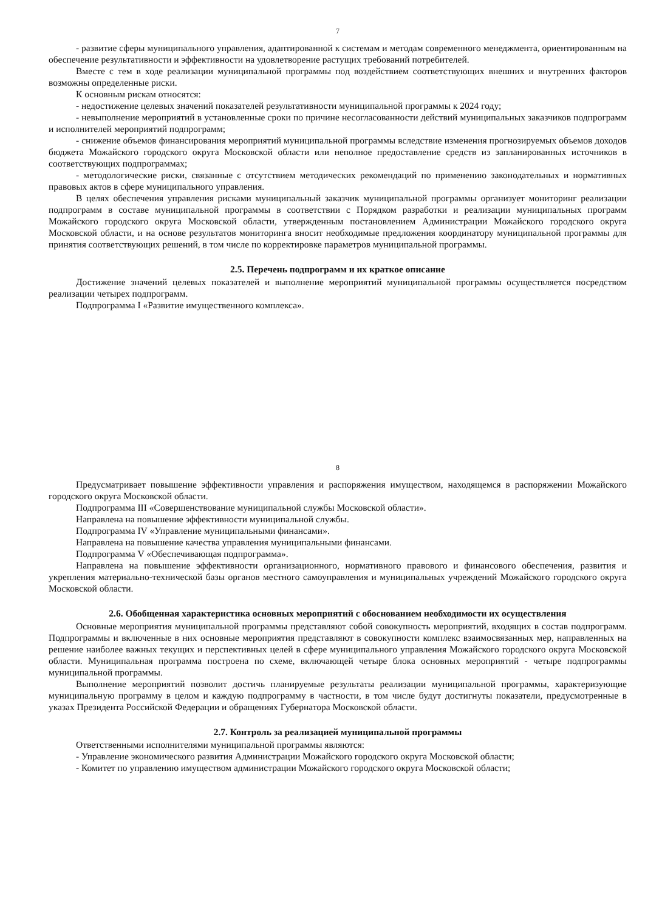7
- развитие сферы муниципального управления, адаптированной к системам и методам современного менеджмента, ориентированным на обеспечение результативности и эффективности на удовлетворение растущих требований потребителей.
Вместе с тем в ходе реализации муниципальной программы под воздействием соответствующих внешних и внутренних факторов возможны определенные риски.
К основным рискам относятся:
- недостижение целевых значений показателей результативности муниципальной программы к 2024 году;
- невыполнение мероприятий в установленные сроки по причине несогласованности действий муниципальных заказчиков подпрограмм и исполнителей мероприятий подпрограмм;
- снижение объемов финансирования мероприятий муниципальной программы вследствие изменения прогнозируемых объемов доходов бюджета Можайского городского округа Московской области или неполное предоставление средств из запланированных источников в соответствующих подпрограммах;
- методологические риски, связанные с отсутствием методических рекомендаций по применению законодательных и нормативных правовых актов в сфере муниципального управления.
В целях обеспечения управления рисками муниципальный заказчик муниципальной программы организует мониторинг реализации подпрограмм в составе муниципальной программы в соответствии с Порядком разработки и реализации муниципальных программ Можайского городского округа Московской области, утвержденным постановлением Администрации Можайского городского округа Московской области, и на основе результатов мониторинга вносит необходимые предложения координатору муниципальной программы для принятия соответствующих решений, в том числе по корректировке параметров муниципальной программы.
2.5. Перечень подпрограмм и их краткое описание
Достижение значений целевых показателей и выполнение мероприятий муниципальной программы осуществляется посредством реализации четырех подпрограмм.
Подпрограмма I «Развитие имущественного комплекса».
8
Предусматривает повышение эффективности управления и распоряжения имуществом, находящемся в распоряжении Можайского городского округа Московской области.
Подпрограмма III «Совершенствование муниципальной службы Московской области».
Направлена на повышение эффективности муниципальной службы.
Подпрограмма IV «Управление муниципальными финансами».
Направлена на повышение качества управления муниципальными финансами.
Подпрограмма V «Обеспечивающая подпрограмма».
Направлена на повышение эффективности организационного, нормативного правового и финансового обеспечения, развития и укрепления материально-технической базы органов местного самоуправления и муниципальных учреждений Можайского городского округа Московской области.
2.6. Обобщенная характеристика основных мероприятий с обоснованием необходимости их осуществления
Основные мероприятия муниципальной программы представляют собой совокупность мероприятий, входящих в состав подпрограмм. Подпрограммы и включенные в них основные мероприятия представляют в совокупности комплекс взаимосвязанных мер, направленных на решение наиболее важных текущих и перспективных целей в сфере муниципального управления Можайского городского округа Московской области. Муниципальная программа построена по схеме, включающей четыре блока основных мероприятий - четыре подпрограммы муниципальной программы.
Выполнение мероприятий позволит достичь планируемые результаты реализации муниципальной программы, характеризующие муниципальную программу в целом и каждую подпрограмму в частности, в том числе будут достигнуты показатели, предусмотренные в указах Президента Российской Федерации и обращениях Губернатора Московской области.
2.7. Контроль за реализацией муниципальной программы
Ответственными исполнителями муниципальной программы являются:
- Управление экономического развития Администрации Можайского городского округа Московской области;
- Комитет по управлению имуществом администрации Можайского городского округа Московской области;